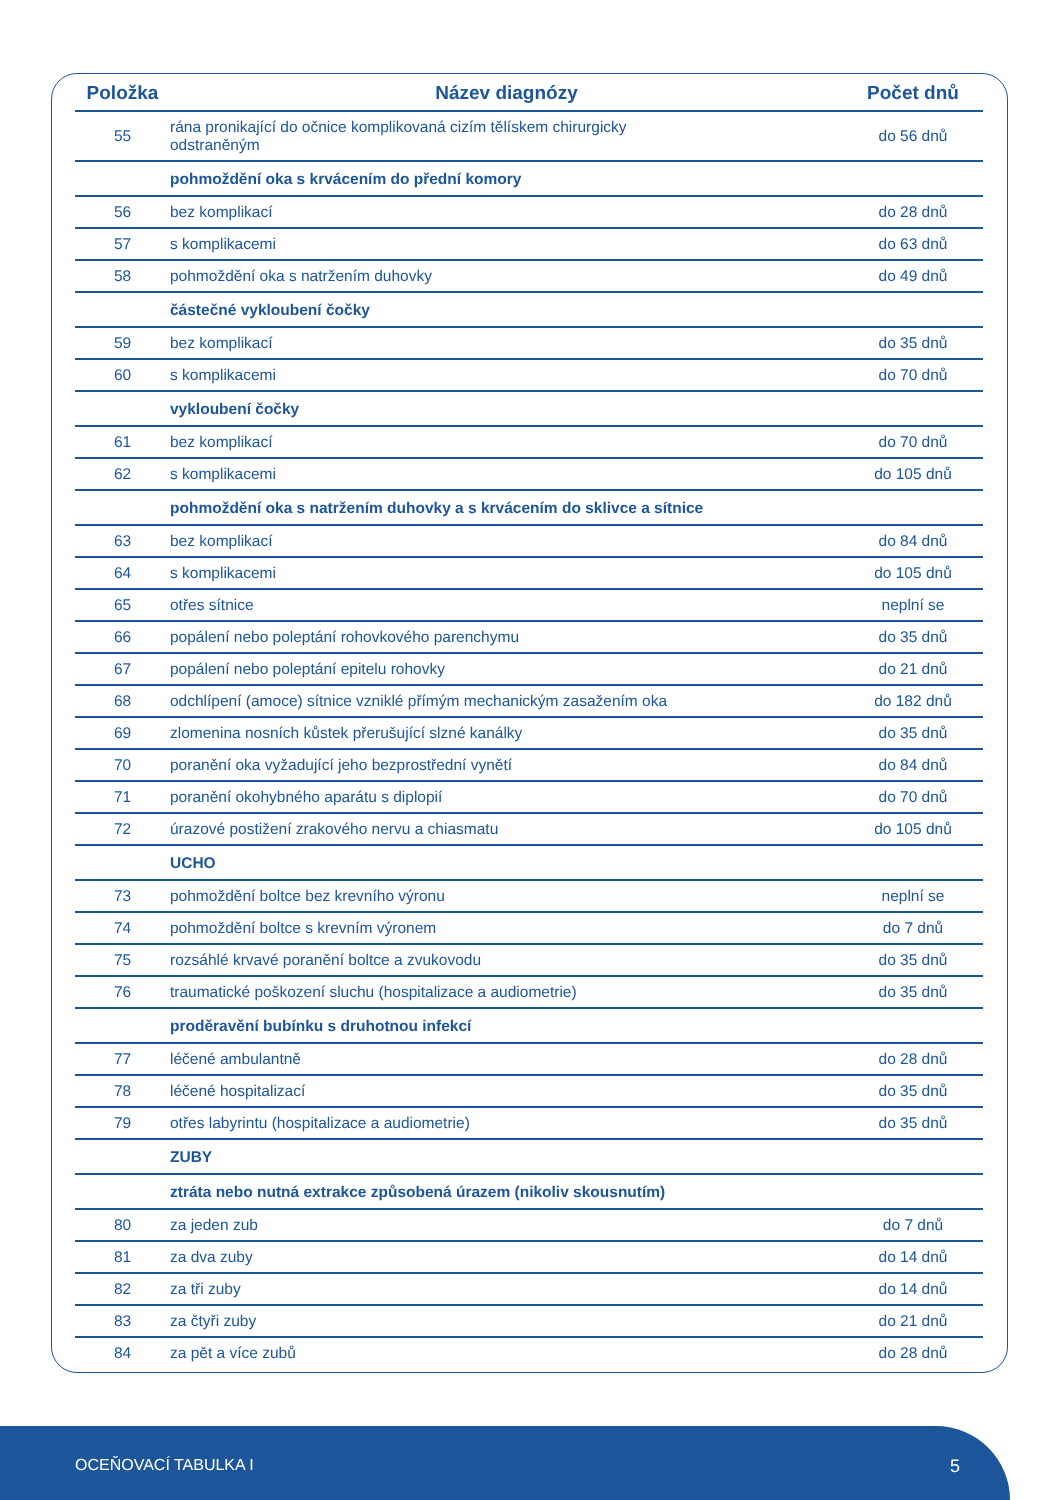| Položka | Název diagnózy | Počet dnů |
| --- | --- | --- |
| 55 | rána pronikající do očnice komplikovaná cizím tělískem chirurgicky odstraněným | do 56 dnů |
| | pohmoždění oka s krvácením do přední komory | |
| 56 | bez komplikací | do 28 dnů |
| 57 | s komplikacemi | do 63 dnů |
| 58 | pohmoždění oka s natržením duhovky | do 49 dnů |
| | částečné vykloubení čočky | |
| 59 | bez komplikací | do 35 dnů |
| 60 | s komplikacemi | do 70 dnů |
| | vykloubení čočky | |
| 61 | bez komplikací | do 70 dnů |
| 62 | s komplikacemi | do 105 dnů |
| | pohmoždění oka s natržením duhovky a s krvácením do sklivce a sítnice | |
| 63 | bez komplikací | do 84 dnů |
| 64 | s komplikacemi | do 105 dnů |
| 65 | otřes sítnice | neplní se |
| 66 | popálení nebo poleptání rohovkového parenchymu | do 35 dnů |
| 67 | popálení nebo poleptání epitelu rohovky | do 21 dnů |
| 68 | odchlípení (amoce) sítnice vzniklé přímým mechanickým zasažením oka | do 182 dnů |
| 69 | zlomenina nosních kůstek přerušující slzné kanálky | do 35 dnů |
| 70 | poranění oka vyžadující jeho bezprostřední vynětí | do 84 dnů |
| 71 | poranění okohybného aparátu s diplopií | do 70 dnů |
| 72 | úrazové postižení zrakového nervu a chiasmatu | do 105 dnů |
| | UCHO | |
| 73 | pohmoždění boltce bez krevního výronu | neplní se |
| 74 | pohmoždění boltce s krevním výronem | do 7 dnů |
| 75 | rozsáhlé krvavé poranění boltce a zvukovodu | do 35 dnů |
| 76 | traumatické poškození sluchu (hospitalizace a audiometrie) | do 35 dnů |
| | proděravění bubínku s druhotnou infekcí | |
| 77 | léčené ambulantně | do 28 dnů |
| 78 | léčené hospitalizací | do 35 dnů |
| 79 | otřes labyrintu (hospitalizace a audiometrie) | do 35 dnů |
| | ZUBY | |
| | ztráta nebo nutná extrakce způsobená úrazem (nikoliv skousnutím) | |
| 80 | za jeden zub | do 7 dnů |
| 81 | za dva zuby | do 14 dnů |
| 82 | za tři zuby | do 14 dnů |
| 83 | za čtyři zuby | do 21 dnů |
| 84 | za pět a více zubů | do 28 dnů |
OCEŇOVACÍ TABULKA I 5